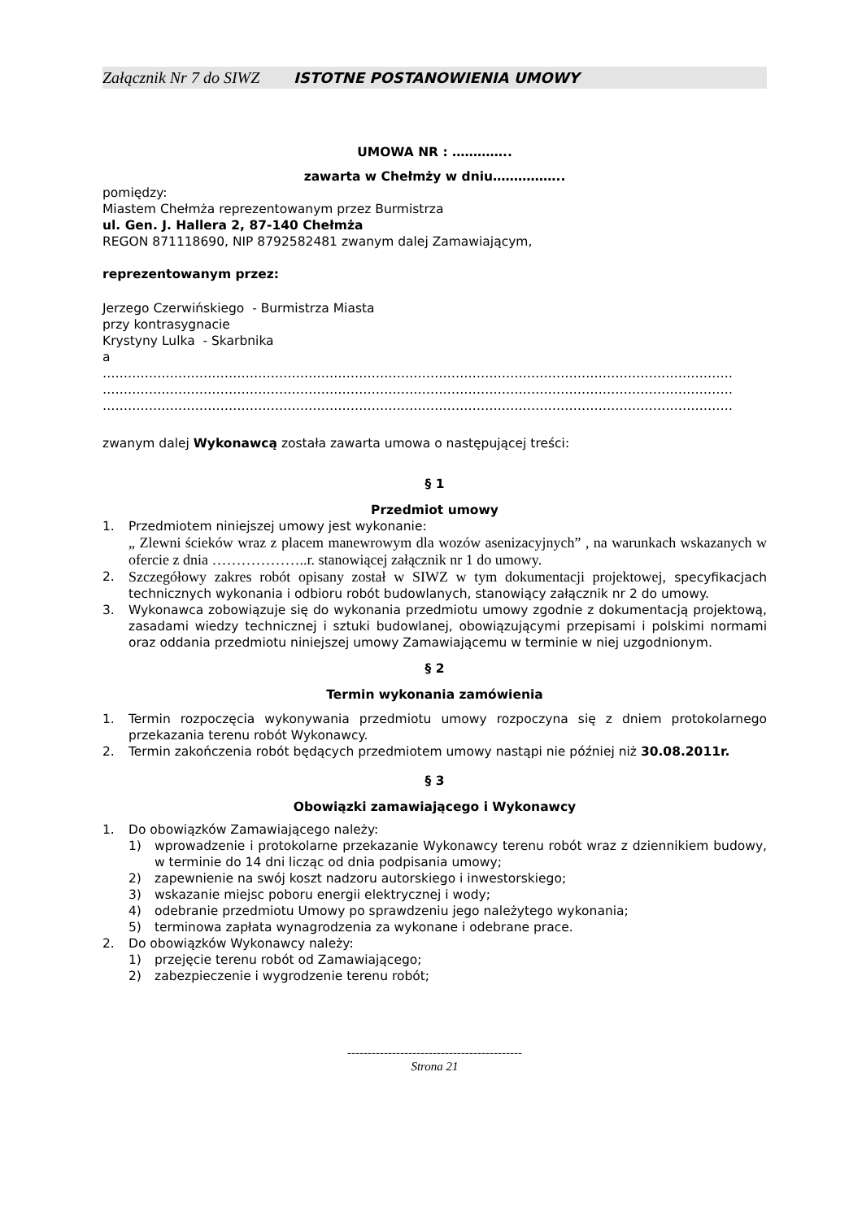Załącznik Nr 7 do SIWZ ISTOTNE POSTANOWIENIA UMOWY
UMOWA NR : …………..
zawarta w Chełmży w dniu……………..
pomiędzy:
Miastem Chełmża reprezentowanym przez Burmistrza
ul. Gen. J. Hallera 2, 87-140 Chełmża
REGON 871118690, NIP 8792582481 zwanym dalej Zamawiającym,
reprezentowanym przez:
Jerzego Czerwińskiego - Burmistrza Miasta
przy kontrasygnacie
Krystyny Lulka - Skarbnika
a
……………………………………………………………………………………………………………………………………
……………………………………………………………………………………………………………………………………
……………………………………………………………………………………………………………………………………
zwanym dalej Wykonawcą została zawarta umowa o następującej treści:
§ 1
Przedmiot umowy
1. Przedmiotem niniejszej umowy jest wykonanie:
„ Zlewni ścieków wraz z placem manewrowym dla wozów asenizacyjnych” , na warunkach wskazanych w ofercie z dnia ………………..r. stanowiącej załącznik nr 1 do umowy.
2. Szczegółowy zakres robót opisany został w SIWZ w tym dokumentacji projektowej, specyfikacjach technicznych wykonania i odbioru robót budowlanych, stanowiący załącznik nr 2 do umowy.
3. Wykonawca zobowiązuje się do wykonania przedmiotu umowy zgodnie z dokumentacją projektową, zasadami wiedzy technicznej i sztuki budowlanej, obowiązującymi przepisami i polskimi normami oraz oddania przedmiotu niniejszej umowy Zamawiającemu w terminie w niej uzgodnionym.
§ 2
Termin wykonania zamówienia
1. Termin rozpoczęcia wykonywania przedmiotu umowy rozpoczyna się z dniem protokolarnego przekazania terenu robót Wykonawcy.
2. Termin zakończenia robót będących przedmiotem umowy nastąpi nie później niż 30.08.2011r.
§ 3
Obowiązki zamawiającego i Wykonawcy
1. Do obowiązków Zamawiającego należy:
1) wprowadzenie i protokolarne przekazanie Wykonawcy terenu robót wraz z dziennikiem budowy, w terminie do 14 dni licząc od dnia podpisania umowy;
2) zapewnienie na swój koszt nadzoru autorskiego i inwestorskiego;
3) wskazanie miejsc poboru energii elektrycznej i wody;
4) odebranie przedmiotu Umowy po sprawdzeniu jego należytego wykonania;
5) terminowa zapłata wynagrodzenia za wykonane i odebrane prace.
2. Do obowiązków Wykonawcy należy:
1) przejęcie terenu robót od Zamawiającego;
2) zabezpieczenie i wygrodzenie terenu robót;
-------------------------------------------
Strona 21